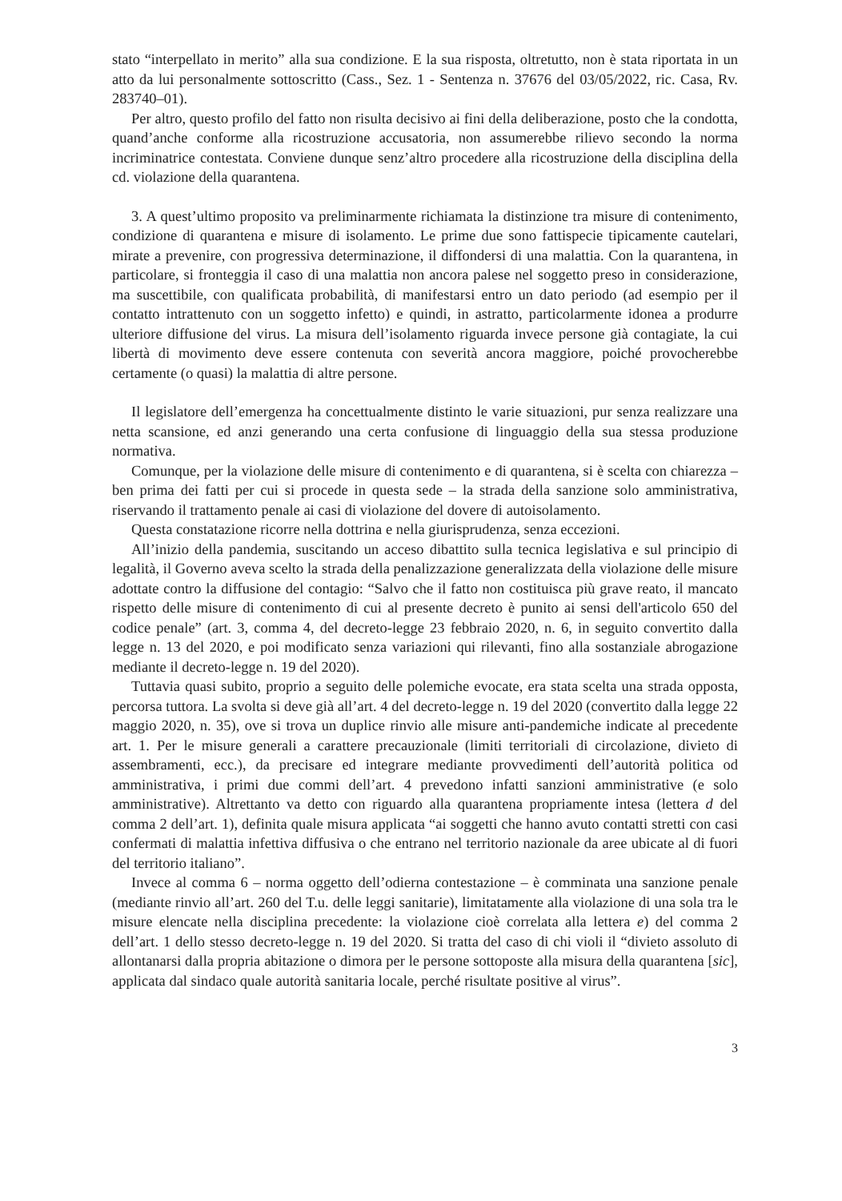stato “interpellato in merito” alla sua condizione. E la sua risposta, oltretutto, non è stata riportata in un atto da lui personalmente sottoscritto (Cass., Sez. 1 - Sentenza n. 37676 del 03/05/2022, ric. Casa, Rv. 283740–01).
Per altro, questo profilo del fatto non risulta decisivo ai fini della deliberazione, posto che la condotta, quand’anche conforme alla ricostruzione accusatoria, non assumerebbe rilievo secondo la norma incriminatrice contestata. Conviene dunque senz’altro procedere alla ricostruzione della disciplina della cd. violazione della quarantena.
3. A quest’ultimo proposito va preliminarmente richiamata la distinzione tra misure di contenimento, condizione di quarantena e misure di isolamento. Le prime due sono fattispecie tipicamente cautelari, mirate a prevenire, con progressiva determinazione, il diffondersi di una malattia. Con la quarantena, in particolare, si fronteggia il caso di una malattia non ancora palese nel soggetto preso in considerazione, ma suscettibile, con qualificata probabilità, di manifestarsi entro un dato periodo (ad esempio per il contatto intrattenuto con un soggetto infetto) e quindi, in astratto, particolarmente idonea a produrre ulteriore diffusione del virus. La misura dell’isolamento riguarda invece persone già contagiate, la cui libertà di movimento deve essere contenuta con severità ancora maggiore, poiché provocherebbe certamente (o quasi) la malattia di altre persone.
Il legislatore dell’emergenza ha concettualmente distinto le varie situazioni, pur senza realizzare una netta scansione, ed anzi generando una certa confusione di linguaggio della sua stessa produzione normativa.
Comunque, per la violazione delle misure di contenimento e di quarantena, si è scelta con chiarezza – ben prima dei fatti per cui si procede in questa sede – la strada della sanzione solo amministrativa, riservando il trattamento penale ai casi di violazione del dovere di autoisolamento.
Questa constatazione ricorre nella dottrina e nella giurisprudenza, senza eccezioni.
All’inizio della pandemia, suscitando un acceso dibattito sulla tecnica legislativa e sul principio di legalità, il Governo aveva scelto la strada della penalizzazione generalizzata della violazione delle misure adottate contro la diffusione del contagio: “Salvo che il fatto non costituisca più grave reato, il mancato rispetto delle misure di contenimento di cui al presente decreto è punito ai sensi dell'articolo 650 del codice penale” (art. 3, comma 4, del decreto-legge 23 febbraio 2020, n. 6, in seguito convertito dalla legge n. 13 del 2020, e poi modificato senza variazioni qui rilevanti, fino alla sostanziale abrogazione mediante il decreto-legge n. 19 del 2020).
Tuttavia quasi subito, proprio a seguito delle polemiche evocate, era stata scelta una strada opposta, percorsa tuttora. La svolta si deve già all’art. 4 del decreto-legge n. 19 del 2020 (convertito dalla legge 22 maggio 2020, n. 35), ove si trova un duplice rinvio alle misure anti-pandemiche indicate al precedente art. 1. Per le misure generali a carattere precauzionale (limiti territoriali di circolazione, divieto di assembramenti, ecc.), da precisare ed integrare mediante provvedimenti dell’autorità politica od amministrativa, i primi due commi dell’art. 4 prevedono infatti sanzioni amministrative (e solo amministrative). Altrettanto va detto con riguardo alla quarantena propriamente intesa (lettera d del comma 2 dell’art. 1), definita quale misura applicata “ai soggetti che hanno avuto contatti stretti con casi confermati di malattia infettiva diffusiva o che entrano nel territorio nazionale da aree ubicate al di fuori del territorio italiano”.
Invece al comma 6 – norma oggetto dell’odierna contestazione – è comminata una sanzione penale (mediante rinvio all’art. 260 del T.u. delle leggi sanitarie), limitatamente alla violazione di una sola tra le misure elencate nella disciplina precedente: la violazione cioè correlata alla lettera e) del comma 2 dell’art. 1 dello stesso decreto-legge n. 19 del 2020. Si tratta del caso di chi violi il “divieto assoluto di allontanarsi dalla propria abitazione o dimora per le persone sottoposte alla misura della quarantena [sic], applicata dal sindaco quale autorità sanitaria locale, perché risultate positive al virus”.
3